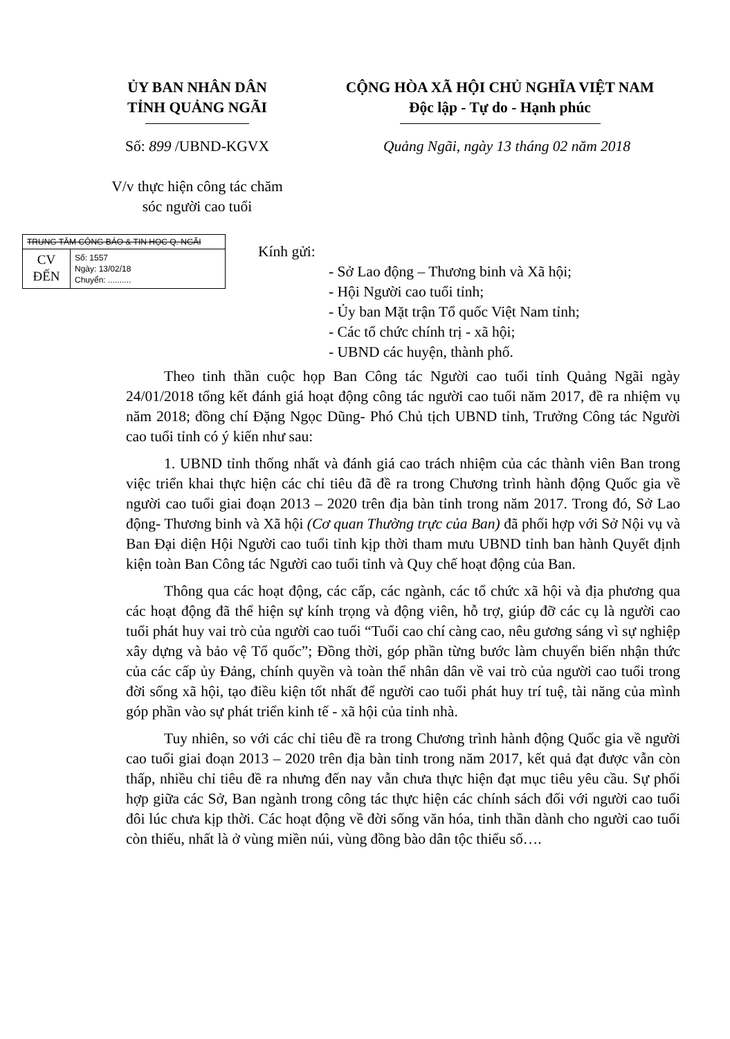ỦY BAN NHÂN DÂN
TỈNH QUẢNG NGÃI
CỘNG HÒA XÃ HỘI CHỦ NGHĨA VIỆT NAM
Độc lập - Tự do - Hạnh phúc
Số: 899 /UBND-KGVX
V/v thực hiện công tác chăm
sóc người cao tuổi
Quảng Ngãi, ngày 13 tháng 02 năm 2018
TRUNG TÂM CÔNG BÁO & TIN HỌC Q. NGÃI
CV
ĐẾN
Số: 1557
Ngày: 13/02/18
Chuyển: ..........
Kính gửi:
- Sở Lao động – Thương binh và Xã hội;
- Hội Người cao tuổi tỉnh;
- Ủy ban Mặt trận Tổ quốc Việt Nam tỉnh;
- Các tổ chức chính trị - xã hội;
- UBND các huyện, thành phố.
Theo tinh thần cuộc họp Ban Công tác Người cao tuổi tỉnh Quảng Ngãi ngày 24/01/2018 tổng kết đánh giá hoạt động công tác người cao tuổi năm 2017, đề ra nhiệm vụ năm 2018; đồng chí Đặng Ngọc Dũng- Phó Chủ tịch UBND tỉnh, Trưởng Công tác Người cao tuổi tỉnh có ý kiến như sau:
1. UBND tỉnh thống nhất và đánh giá cao trách nhiệm của các thành viên Ban trong việc triển khai thực hiện các chỉ tiêu đã đề ra trong Chương trình hành động Quốc gia về người cao tuổi giai đoạn 2013 – 2020 trên địa bàn tỉnh trong năm 2017. Trong đó, Sở Lao động- Thương binh và Xã hội (Cơ quan Thường trực của Ban) đã phối hợp với Sở Nội vụ và Ban Đại diện Hội Người cao tuổi tỉnh kịp thời tham mưu UBND tỉnh ban hành Quyết định kiện toàn Ban Công tác Người cao tuổi tỉnh và Quy chế hoạt động của Ban.
Thông qua các hoạt động, các cấp, các ngành, các tổ chức xã hội và địa phương qua các hoạt động đã thể hiện sự kính trọng và động viên, hỗ trợ, giúp đỡ các cụ là người cao tuổi phát huy vai trò của người cao tuổi “Tuổi cao chí càng cao, nêu gương sáng vì sự nghiệp xây dựng và bảo vệ Tổ quốc”; Đồng thời, góp phần từng bước làm chuyển biến nhận thức của các cấp ủy Đảng, chính quyền và toàn thể nhân dân về vai trò của người cao tuổi trong đời sống xã hội, tạo điều kiện tốt nhất để người cao tuổi phát huy trí tuệ, tài năng của mình góp phần vào sự phát triển kinh tế - xã hội của tỉnh nhà.
Tuy nhiên, so với các chỉ tiêu đề ra trong Chương trình hành động Quốc gia về người cao tuổi giai đoạn 2013 – 2020 trên địa bàn tỉnh trong năm 2017, kết quả đạt được vẫn còn thấp, nhiều chỉ tiêu đề ra nhưng đến nay vẫn chưa thực hiện đạt mục tiêu yêu cầu. Sự phối hợp giữa các Sở, Ban ngành trong công tác thực hiện các chính sách đối với người cao tuổi đôi lúc chưa kịp thời. Các hoạt động về đời sống văn hóa, tinh thần dành cho người cao tuổi còn thiếu, nhất là ở vùng miền núi, vùng đồng bào dân tộc thiểu số….